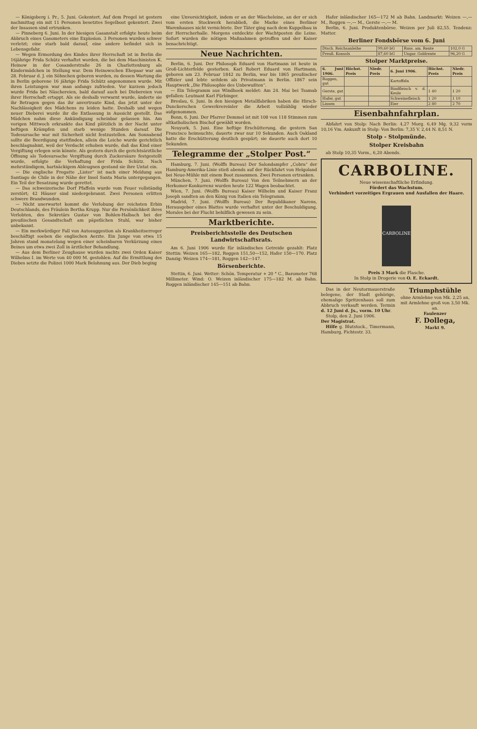— Königsberg i. Pr., 5. Juni. Gekentert. Auf dem Pregel ist gestern nachmittag ein mit 11 Personen besetztes Segelboot gekentert. Zwei der Insassen sind ertrunken.
— Pinneberg 6. Juni. In der hiesigen Gasanstalt erfolgte heute beim Abbruch eines Gasometers eine Explosion. 3 Personen wurden schwer verletzt; eine starb bald darauf, eine andere befindet sich in Lebensgefahr.
— Wegen Ermordung des Kindes ihrer Herrschaft ist in Berlin die 16jährige Frida Schütz verhaftet worden, die bei dem Maschinisten K. Heinow in der Cosanderstraße 26 in Charlottenburg als Kindermädchen in Stellung war. Dem Heinowschen Ehepaar war am 28. Februar d. J. ein Söhnchen geboren worden, zu dessen Wartung die in Berlin geborene 16 jährige Frida Schütz angenommen wurde. Mit ihren Leistungen war man anfangs zufrieden. Vor kurzem jedoch wurde Frida bei Näschereien, bald darauf auch bei Diebereien von ihrer Herrschaft ertappt. Als sie deshalb verwarnt wurde, änderte sie ihr Betragen gegen das ihr anvertraute Kind, das jetzt unter der Nachlässigkeit des Mädchens zu leiden hatte. Deshalb und wegen neuer Dieberei wurde ihr die Entlassung in Aussicht gestellt. Das Mädchen nahm diese Ankündigung scheinbar gelassen hin. Am vorigen Mittwoch erkrankte das Kind plötzlich in der Nacht unter heftigen Krämpfen und starb wenige Stunden darauf. Die Todesursache war mit Sicherheit nicht festzustellen. Am Sonnabend sollte die Beerdigung stattfinden, allein die Leiche wurde gerichtlich beschlagnahmt, weil der Verdacht erhoben wurde, daß das Kind einer Vergiftung erlegen sein könnte. Als gestern durch die gerichtsärztliche Öffnung als Todesursache Vergiftung durch Zuckersäure festgestellt wurde, erfolgte die Verhaftung der Frida Schütz. Nach mehrstündigem, hartnäckigem Ableugnen gestand sie ihre Untat ein.
— Die englische Fregatte „Lister“ ist nach einer Meldung aus Santiago de Chile in der Nähe der Insel Santa Maria untergegangen. Ein Teil der Besatzung wurde gerettet.
— Das schweizerische Dorf Pfaffein wurde vom Feuer vollständig zerstört; 42 Häuser sind niedergebrannt. Zwei Personen erlitten schwere Brandwunden.
— Nicht unerwartet kommt die Verlobung der reichsten Erbin Deutschlands, des Fräulein Bertha Krupp. Nur die Persönlichkeit ihres Verlobten, des Sekretärs Gustav von Bohlen-Halbach bei der preußischen Gesandtschaft am päpstlichen Stuhl, war bisher unbekannt.
— Ein merkwürdiger Fall von Autosuggestion als Krankheitserreger beschäftigt soeben die englischen Aerzte. Ein Junge von etwa 15 Jahren stand monatelang wegen einer scheinbaren Verkürzung eines Beines um etwa zwei Zoll in ärztlicher Behandlung.
— Aus dem Berliner Zeughause wurden nachts zwei Orden Kaiser Wilhelms I. im Werte von 40 000 M. gestohlen. Auf die Ermittlung des Diebes setzte die Polizei 1000 Mark Belohnung aus. Der Dieb beging
eine Unvorsichtigkeit, indem er an der Wäscheleine, an der er sich vom ersten Stockwerk herabließ, die Marke eines Berliner Warenhauses nicht vernichtete. Der Täter ging nach dem Kuppelbau in der Herrscherhalle. Morgens entdeckte der Wachtposten die Leine. Sofort wurden die nötigen Maßnahmen getroffen und der Kaiser benachrichtigt.
Neue Nachrichten.
Berlin, 6. Juni. Der Philosoph Eduard von Hartmann ist heute in Groß-Lichterfelde gestorben. Karl Robert Eduard von Hartmann, geboren am 23. Februar 1842 zu Berlin, war bis 1865 preußischer Offizier und lebte seitdem als Privatmann in Berlin. 1867 sein Hauptwerk „Die Philosophie des Unbewußten“.
— Ein Telegramm aus Windhoek meldet: Am 24. Mai bei Tsamab gefallen: Leutnant Karl Fürbinger.
Breslau, 6. Juni. In den hiesigen Metallfabriken haben die Hirsch-Dunckerschen Gewerkvereinler die Arbeit vollzählig wieder aufgenommen.
Bonn, 6. Juni. Der Pfarrer Demmel ist mit 108 von 118 Stimmen zum altkatholischen Bischof gewählt worden.
Neuyork, 5. Juni. Eine heftige Erschütterung, die gestern San Francisco heimsuchte, dauerte zwar nur 10 Sekunden. Auch Oakland hatte die Erschütterung deutlich gespürt; sie dauerte auch dort 10 Sekunden.
Telegramme der „Stolper Post.“
Hamburg, 7. Juni. (Wolffs Bureau) Der Salondampfer „Cobra“ der Hamburg-Amerika-Linie stieß abends auf der Rückfahrt von Helgoland bei Neue-Mühle mit einem Boot zusammen. Zwei Personen ertranken.
München, 7. Juni. (Wolffs Bureau) Von den Teilnehmern an der Herkomer-Konkurrenz wurden heute 122 Wagen beobachtet.
Wien, 7. Juni. (Wolffs Bureau) Kaiser Wilhelm und Kaiser Franz Joseph sandten an den König von Italien ein Telegramm.
Madrid, 7. Juni. (Wolffs Bureau) Der Republikaner Narens, Herausgeber eines Blattes wurde verhaftet unter der Beschuldigung, Morales bei der Flucht behilflich gewesen zu sein.
Marktberichte.
Preisberichtsstelle des Deutschen Landwirtschaftsrats.
Am 6. Juni 1906 wurde für inländisches Getreide gezahlt: Platz Stettin: Weizen 165—182, Roggen 151,50—152, Hafer 150—170. Platz Danzig: Weizen 174—181, Roggen 142—147.
Börsenberichte.
Stettin, 6. Juni. Wetter: Schön. Temperatur + 20 ° C., Barometer 768 Millimeter. Wind: O. Weizen inländischer 175—182 M. ab Bahn. Roggen inländischer 145—151 ab Bahn.
Hafer inländischer 165—172 M ab Bahn. Landmarkt: Weizen —,— M., Roggen —,— M., Gerste —,— M.
Berlin, 6. Juni. Produktenbörse. Weizen per Juli 82,55. Tendenz: Matter.
Berliner Fondsbörse vom 6. Juni
| Dtsch. Reichsanleihe | 99,60 bG | Russ. am. Rente | 102,0 G |
| Preuß. Konsols | 87,60 bG | Ungar. Goldrente | 96,20 G |
Stolper Marktpreise.
| 6. Juni 1906. | Höchst. Preis | Niedr. Preis | 6. Juni 1906. | Höchst. Preis | Niedr. Preis |
| --- | --- | --- | --- | --- | --- |
| Roggen, gut | | | Kartoffeln | | |
| Gerste, gut | | | Rindfleisch v. d. Keule | 1 40 | 1 20 |
| Hafer, gut | | | Schweinefleisch | 1 20 | 1 10 |
| Linsen | | | Eier | 2 80 | 2 70 |
Eisenbahnfahrplan.
Abfahrt von Stolp: Nach Berlin: 4,27 Morg. 6,49 Mg. 9,32 vorm 10,16 Vm. Ankunft in Stolp: Von Berlin: 7,35 V. 2,44 N. 8,51 N.
Stolp - Stolpmünde.
Stolper Kreisbahn
ab Stolp 10,35 Vorm., 6,20 Abends.
CARBOLINE.
Neue wissenschaftliche Erfindung.
Fördert das Wachstum.
Verhindert vorzeitiges Ergrauen und Ausfallen der Haare.
CARBOLINE
Preis 3 Mark die Flasche.
In Stolp in Drogerie von O. E. Eckardt.
Das in der Neutormauerstraße belegene, der Stadt gehörige, ehemalige Spritzenhaus soll zum Abbruch verkauft werden. Termin d. 12 Juni d. Js., vorm. 10 Uhr.
Stolp, den 2. Juni 1906.
Der Magistrat.
Hilfe g. Blutstock., Timermann, Hamburg, Fichtestr. 33.
Triumphstühle
ohne Armlehne von Mk. 2,25 an, mit Armlehne groß von 3,50 Mk. an.
Faulenzer
F. Dollega,
Markt 9.